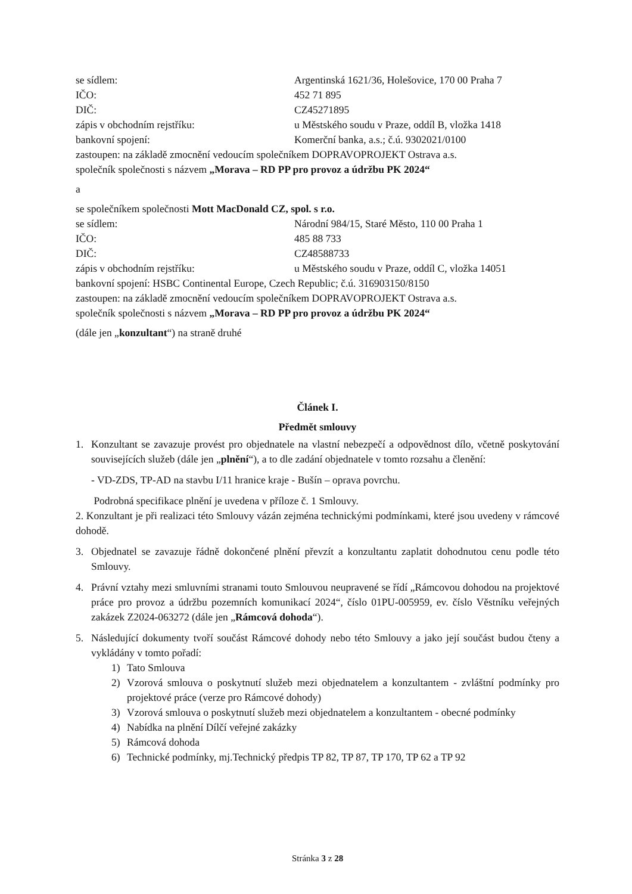se sídlem: Argentinská 1621/36, Holešovice, 170 00 Praha 7
IČO: 452 71 895
DIČ: CZ45271895
zápis v obchodním rejstříku: u Městského soudu v Praze, oddíl B, vložka 1418
bankovní spojení: Komerční banka, a.s.; č.ú. 9302021/0100
zastoupen: na základě zmocnění vedoucím společníkem DOPRAVOPROJEKT Ostrava a.s.
společník společnosti s názvem „Morava – RD PP pro provoz a údržbu PK 2024“
a
se společníkem společnosti Mott MacDonald CZ, spol. s r.o.
se sídlem: Národní 984/15, Staré Město, 110 00 Praha 1
IČO: 485 88 733
DIČ: CZ48588733
zápis v obchodním rejstříku: u Městského soudu v Praze, oddíl C, vložka 14051
bankovní spojení: HSBC Continental Europe, Czech Republic; č.ú. 316903150/8150
zastoupen: na základě zmocnění vedoucím společníkem DOPRAVOPROJEKT Ostrava a.s.
společník společnosti s názvem „Morava – RD PP pro provoz a údržbu PK 2024“
(dále jen „konzultant“) na straně druhé
Článek I.
Předmět smlouvy
1. Konzultant se zavazuje provést pro objednatele na vlastní nebezpečí a odpovědnost dílo, včetně poskytování souvisejících služeb (dále jen „plnění“), a to dle zadání objednatele v tomto rozsahu a členění:
- VD-ZDS, TP-AD na stavbu I/11 hranice kraje - Bušín – oprava povrchu.
Podrobná specifikace plnění je uvedena v příloze č. 1 Smlouvy.
2. Konzultant je při realizaci této Smlouvy vázán zejména technickými podmínkami, které jsou uvedeny v rámcové dohodě.
3. Objednatel se zavazuje řádně dokončené plnění převzít a konzultantu zaplatit dohodnutou cenu podle této Smlouvy.
4. Právní vztahy mezi smluvními stranami touto Smlouvou neupravené se řídí „Rámcovou dohodou na projektové práce pro provoz a údržbu pozemních komunikací 2024“, číslo 01PU-005959, ev. číslo Věstníku veřejných zakázek Z2024-063272 (dále jen „Rámcová dohoda“).
5. Následující dokumenty tvoří součást Rámcové dohody nebo této Smlouvy a jako její součást budou čteny a vykládány v tomto pořadí:
1) Tato Smlouva
2) Vzorová smlouva o poskytnutí služeb mezi objednatelem a konzultantem - zvláštní podmínky pro projektové práce (verze pro Rámcové dohody)
3) Vzorová smlouva o poskytnutí služeb mezi objednatelem a konzultantem - obecné podmínky
4) Nabídka na plnění Dílčí veřejné zakázky
5) Rámcová dohoda
6) Technické podmínky, mj.Technický předpis TP 82, TP 87, TP 170, TP 62 a TP 92
Stránka 3 z 28